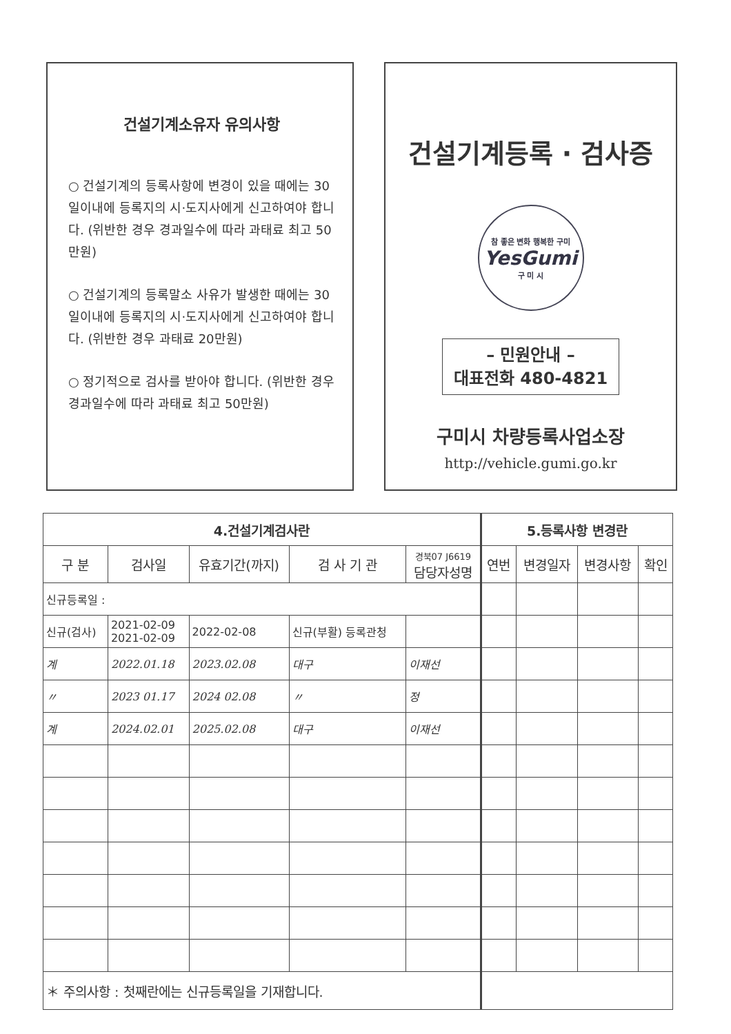건설기계소유자 유의사항
○ 건설기계의 등록사항에 변경이 있을 때에는 30일이내에 등록지의 시·도지사에게 신고하여야 합니다. (위반한 경우 경과일수에 따라 과태료 최고 50만원)
○ 건설기계의 등록말소 사유가 발생한 때에는 30일이내에 등록지의 시·도지사에게 신고하여야 합니다. (위반한 경우 과태료 20만원)
○ 정기적으로 검사를 받아야 합니다. (위반한 경우 경과일수에 따라 과태료 최고 50만원)
건설기계등록 · 검사증
참 좋은 변화 행복한 구미
YesGumi
구 미 시
– 민원안내 –
대표전화 480-4821
구미시 차량등록사업소장
http://vehicle.gumi.go.kr
| 4.건설기계검사란 | | | | | 5.등록사항 변경란 | | | |
| --- | --- | --- | --- | --- | --- | --- | --- | --- |
| 구 분 | 검사일 | 유효기간(까지) | 검 사 기 관 | 경북07 J6619 담당자성명 | 연번 | 변경일자 | 변경사항 | 확인 |
| 신규등록일 : | | | | | | | | |
| 신규(검사) | 2021-02-09 2021-02-09 | 2022-02-08 | 신규(부활) 등록관청 | | | | | |
| 계 | 2022.01.18 | 2023.02.08 | 대구 | 이재선 | | | | |
| 〃 | 2023 01.17 | 2024 02.08 | 〃 | 정 | | | | |
| 계 | 2024.02.01 | 2025.02.08 | 대구 | 이재선 | | | | |
| ＊ 주의사항 : 첫째란에는 신규등록일을 기재합니다. | | | | | | | | |